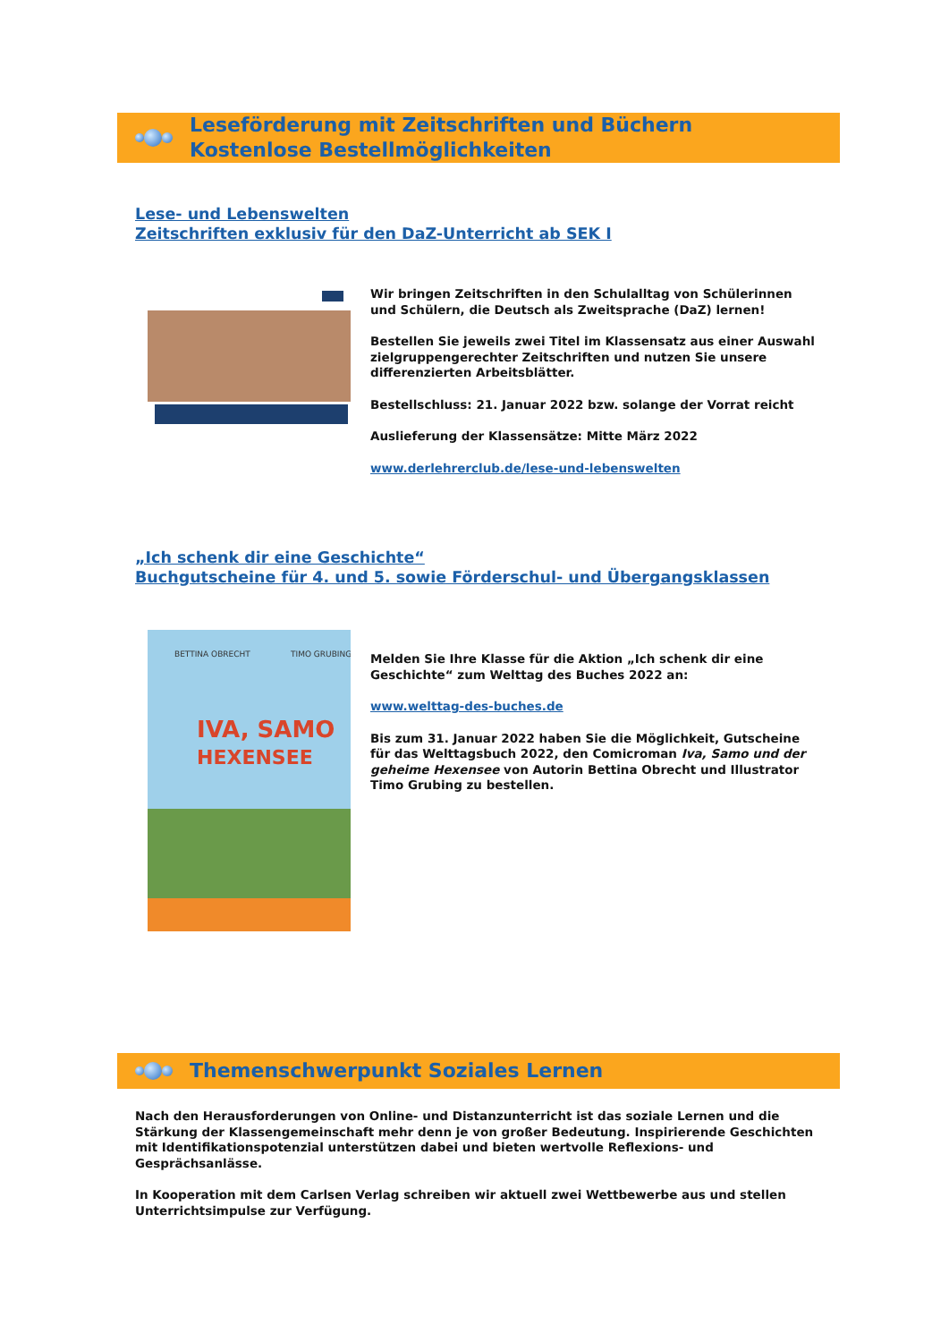Leseförderung mit Zeitschriften und Büchern
Kostenlose Bestellmöglichkeiten
Lese- und Lebenswelten
Zeitschriften exklusiv für den DaZ-Unterricht ab SEK I
Wir bringen Zeitschriften in den Schulalltag von Schülerinnen und Schülern, die Deutsch als Zweitsprache (DaZ) lernen!
Bestellen Sie jeweils zwei Titel im Klassensatz aus einer Auswahl zielgruppengerechter Zeitschriften und nutzen Sie unsere differenzierten Arbeitsblätter.
Bestellschluss: 21. Januar 2022 bzw. solange der Vorrat reicht
Auslieferung der Klassensätze: Mitte März 2022
www.derlehrerclub.de/lese-und-lebenswelten
„Ich schenk dir eine Geschichte“
Buchgutscheine für 4. und 5. sowie Förderschul- und Übergangsklassen
BETTINA OBRECHT
TIMO GRUBING
IVA, SAMO
HEXENSEE
Melden Sie Ihre Klasse für die Aktion „Ich schenk dir eine Geschichte“ zum Welttag des Buches 2022 an:
www.welttag-des-buches.de
Bis zum 31. Januar 2022 haben Sie die Möglichkeit, Gutscheine für das Welttagsbuch 2022, den Comicroman Iva, Samo und der geheime Hexensee von Autorin Bettina Obrecht und Illustrator Timo Grubing zu bestellen.
Themenschwerpunkt Soziales Lernen
Nach den Herausforderungen von Online- und Distanzunterricht ist das soziale Lernen und die Stärkung der Klassengemeinschaft mehr denn je von großer Bedeutung. Inspirierende Geschichten mit Identifikationspotenzial unterstützen dabei und bieten wertvolle Reflexions- und Gesprächsanlässe.
In Kooperation mit dem Carlsen Verlag schreiben wir aktuell zwei Wettbewerbe aus und stellen Unterrichtsimpulse zur Verfügung.